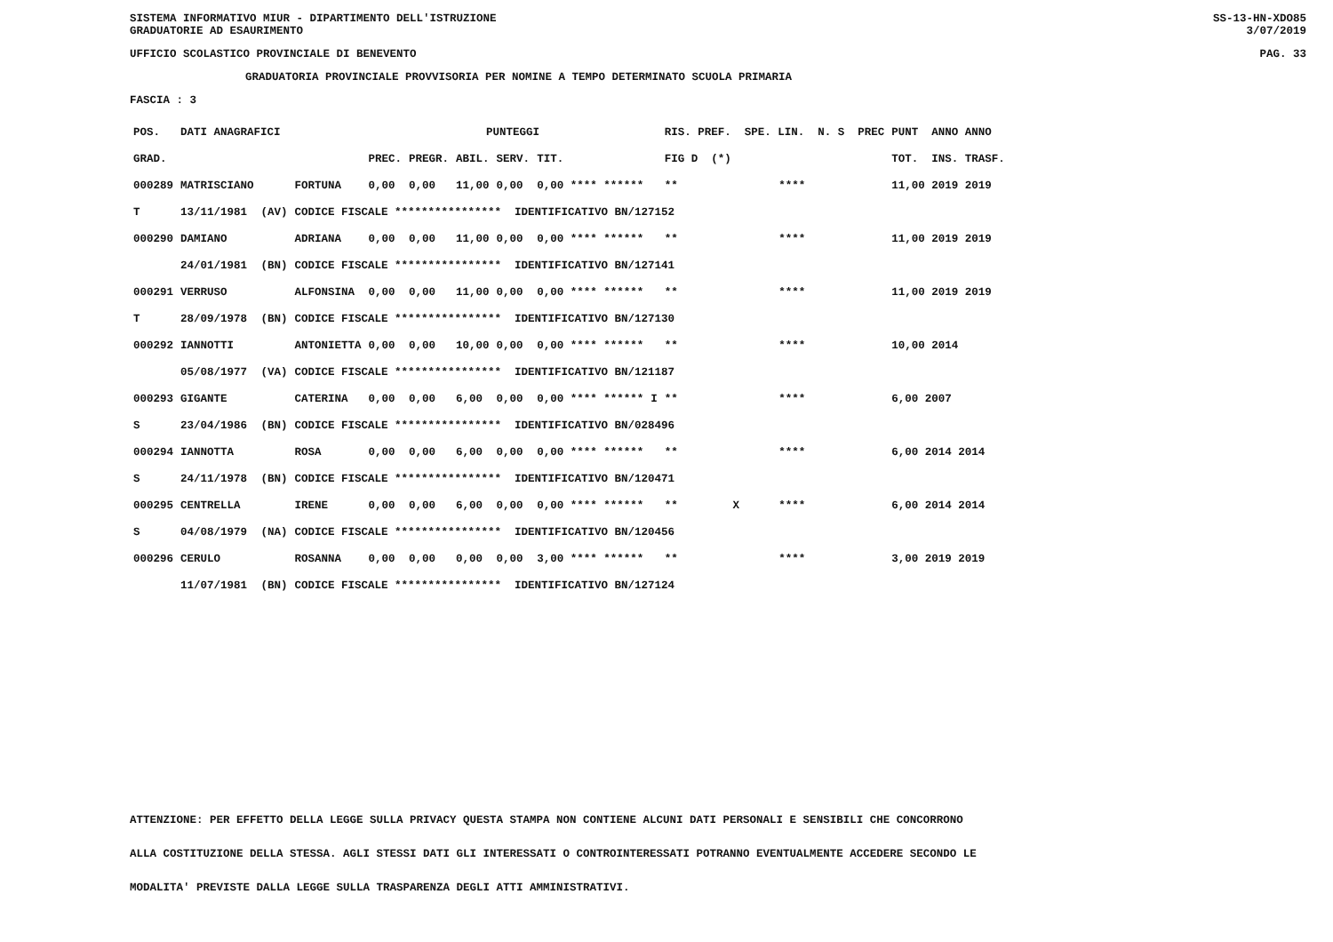SISTEMA INFORMATIVO MIUR - DIPARTIMENTO DELL'ISTRUZIONE
GRADUATORIE AD ESAURIMENTO SS-13-HN-XDO85
3/07/2019
UFFICIO SCOLASTICO PROVINCIALE DI BENEVENTO PAG. 33
GRADUATORIA PROVINCIALE PROVVISORIA PER NOMINE A TEMPO DETERMINATO SCUOLA PRIMARIA
FASCIA : 3
| POS. | DATI ANAGRAFICI | | | PUNTEGGI | | | | | | RIS. PREF. SPE. LIN. N. S PREC | | | PUNT ANNO ANNO |
| --- | --- | --- | --- | --- | --- | --- | --- | --- | --- | --- | --- | --- | --- |
| GRAD. | | | | PREC. | PREGR. | ABIL. | SERV. | TIT. | | FIG D (*) | | | TOT. INS. TRASF. |
| 000289 | MATRISCIANO | | FORTUNA | 0,00 | 0,00 | 11,00 | 0,00 | 0,00 **** ****** | | ** | | **** | 11,00 2019 2019 |
| T | 13/11/1981 | (AV) | CODICE FISCALE **************** IDENTIFICATIVO BN/127152 | | | | | | | | | | |
| 000290 | DAMIANO | | ADRIANA | 0,00 | 0,00 | 11,00 | 0,00 | 0,00 **** ****** | | ** | | **** | 11,00 2019 2019 |
| | 24/01/1981 | (BN) | CODICE FISCALE **************** IDENTIFICATIVO BN/127141 | | | | | | | | | | |
| 000291 | VERRUSO | | ALFONSINA | 0,00 | 0,00 | 11,00 | 0,00 | 0,00 **** ****** | | ** | | **** | 11,00 2019 2019 |
| T | 28/09/1978 | (BN) | CODICE FISCALE **************** IDENTIFICATIVO BN/127130 | | | | | | | | | | |
| 000292 | IANNOTTI | | ANTONIETTA | 0,00 | 0,00 | 10,00 | 0,00 | 0,00 **** ****** | | ** | | **** | 10,00 2014 |
| | 05/08/1977 | (VA) | CODICE FISCALE **************** IDENTIFICATIVO BN/121187 | | | | | | | | | | |
| 000293 | GIGANTE | | CATERINA | 0,00 | 0,00 | 6,00 | 0,00 | 0,00 **** ****** | I | ** | | **** | 6,00 2007 |
| S | 23/04/1986 | (BN) | CODICE FISCALE **************** IDENTIFICATIVO BN/028496 | | | | | | | | | | |
| 000294 | IANNOTTA | | ROSA | 0,00 | 0,00 | 6,00 | 0,00 | 0,00 **** ****** | | ** | | **** | 6,00 2014 2014 |
| S | 24/11/1978 | (BN) | CODICE FISCALE **************** IDENTIFICATIVO BN/120471 | | | | | | | | | | |
| 000295 | CENTRELLA | | IRENE | 0,00 | 0,00 | 6,00 | 0,00 | 0,00 **** ****** | | ** | X | **** | 6,00 2014 2014 |
| S | 04/08/1979 | (NA) | CODICE FISCALE **************** IDENTIFICATIVO BN/120456 | | | | | | | | | | |
| 000296 | CERULO | | ROSANNA | 0,00 | 0,00 | 0,00 | 0,00 | 3,00 **** ****** | | ** | | **** | 3,00 2019 2019 |
| | 11/07/1981 | (BN) | CODICE FISCALE **************** IDENTIFICATIVO BN/127124 | | | | | | | | | | |
ATTENZIONE: PER EFFETTO DELLA LEGGE SULLA PRIVACY QUESTA STAMPA NON CONTIENE ALCUNI DATI PERSONALI E SENSIBILI CHE CONCORRONO
ALLA COSTITUZIONE DELLA STESSA. AGLI STESSI DATI GLI INTERESSATI O CONTROINTERESSATI POTRANNO EVENTUALMENTE ACCEDERE SECONDO LE
MODALITA' PREVISTE DALLA LEGGE SULLA TRASPARENZA DEGLI ATTI AMMINISTRATIVI.